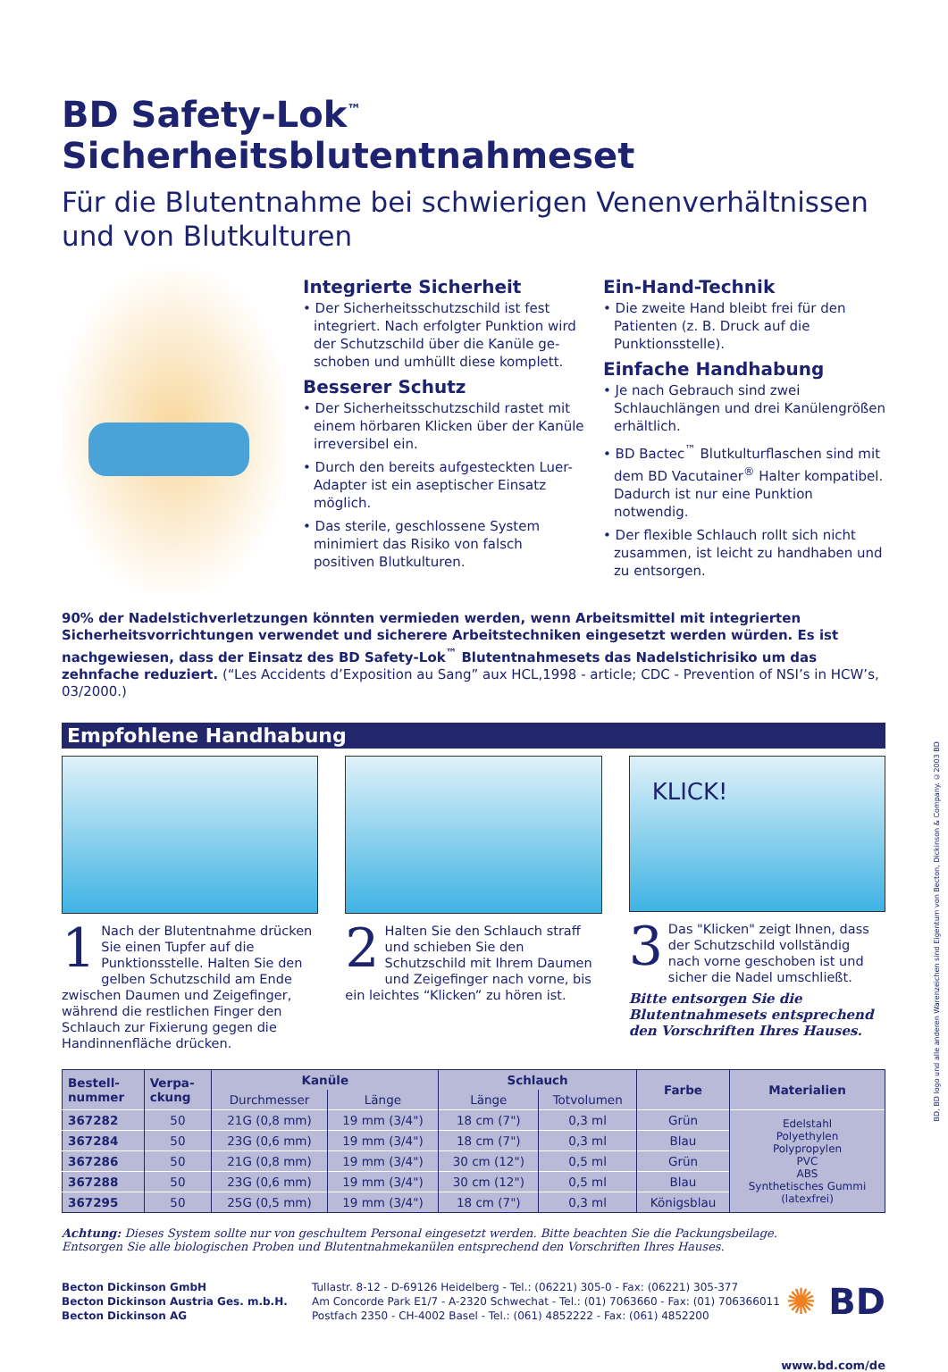BD Safety-Lok<sup>™</sup> Sicherheitsblutentnahmeset
Für die Blutentnahme bei schwierigen Venenverhältnissen und von Blutkulturen
Integrierte Sicherheit
• Der Sicherheitsschutzschild ist fest integriert. Nach erfolgter Punktion wird der Schutzschild über die Kanüle ge­schoben und umhüllt diese komplett.
Besserer Schutz
• Der Sicherheitsschutzschild rastet mit einem hörbaren Klicken über der Kanüle irreversibel ein.
• Durch den bereits aufgesteckten Luer-Adapter ist ein aseptischer Einsatz möglich.
• Das sterile, geschlossene System minimiert das Risiko von falsch positiven Blutkulturen.
Ein-Hand-Technik
• Die zweite Hand bleibt frei für den Patienten (z. B. Druck auf die Punktionsstelle).
Einfache Handhabung
• Je nach Gebrauch sind zwei Schlauchlängen und drei Kanülengrößen erhältlich.
• BD Bactec<sup>™</sup> Blutkulturflaschen sind mit dem BD Vacutainer<sup>®</sup> Halter kompatibel. Dadurch ist nur eine Punktion notwendig.
• Der flexible Schlauch rollt sich nicht zusammen, ist leicht zu handhaben und zu entsorgen.
90% der Nadelstichverletzungen könnten vermieden werden, wenn Arbeitsmittel mit integrierten Sicherheitsvorrichtungen verwendet und sicherere Arbeitstechniken eingesetzt werden würden. Es ist nachgewiesen, dass der Einsatz des BD Safety-Lok<sup>™</sup> Blutentnahmesets das Nadelstichrisiko um das zehnfache reduziert. (“Les Accidents d’Exposition au Sang” aux HCL,1998 - article; CDC - Prevention of NSI’s in HCW’s, 03/2000.)
Empfohlene Handhabung
1 Nach der Blutentnahme drücken Sie einen Tupfer auf die Punktions­stelle. Halten Sie den gelben Schutzschild am Ende zwischen Daumen und Zeigefinger, während die restlichen Finger den Schlauch zur Fixierung gegen die Handinnenfläche drücken.
2 Halten Sie den Schlauch straff und schieben Sie den Schutzschild mit Ihrem Daumen und Zeigefinger nach vorne, bis ein leichtes “Klicken” zu hören ist.
KLICK!
3 Das "Klicken" zeigt Ihnen, dass der Schutzschild vollständig nach vorne geschoben ist und sicher die Nadel umschließt.
Bitte entsorgen Sie die Blutentnahmesets entsprechend den Vorschriften Ihres Hauses.
| Bestell- nummer | Verpa- ckung | Kanüle | | Schlauch | | Farbe | Materialien |
| --- | --- | --- | --- | --- | --- | --- | --- |
| | | Durchmesser | Länge | Länge | Totvolumen | | |
| 367282 | 50 | 21G (0,8 mm) | 19 mm (3/4") | 18 cm (7") | 0,3 ml | Grün | Edelstahl Polyethylen Polypropylen PVC ABS Synthetisches Gummi (latexfrei) |
| 367284 | 50 | 23G (0,6 mm) | 19 mm (3/4") | 18 cm (7") | 0,3 ml | Blau | |
| 367286 | 50 | 21G (0,8 mm) | 19 mm (3/4") | 30 cm (12") | 0,5 ml | Grün | |
| 367288 | 50 | 23G (0,6 mm) | 19 mm (3/4") | 30 cm (12") | 0,5 ml | Blau | |
| 367295 | 50 | 25G (0,5 mm) | 19 mm (3/4") | 18 cm (7") | 0,3 ml | Königsblau | |
Achtung: Dieses System sollte nur von geschultem Personal eingesetzt werden. Bitte beachten Sie die Packungsbeilage.
Entsorgen Sie alle biologischen Proben und Blutentnahmekanülen entsprechend den Vorschriften Ihres Hauses.
Becton Dickinson GmbH
Becton Dickinson Austria Ges. m.b.H.
Becton Dickinson AG
Tullastr. 8-12 - D-69126 Heidelberg - Tel.: (06221) 305-0 - Fax: (06221) 305-377
Am Concorde Park E1/7 - A-2320 Schwechat - Tel.: (01) 7063660 - Fax: (01) 706366011
Postfach 2350 - CH-4002 Basel - Tel.: (061) 4852222 - Fax: (061) 4852200
✺ BD
www.bd.com/de
BD, BD logo und alle anderen Warenzeichen sind Eigentum von Becton, Dickinson & Company. ©2003 BD